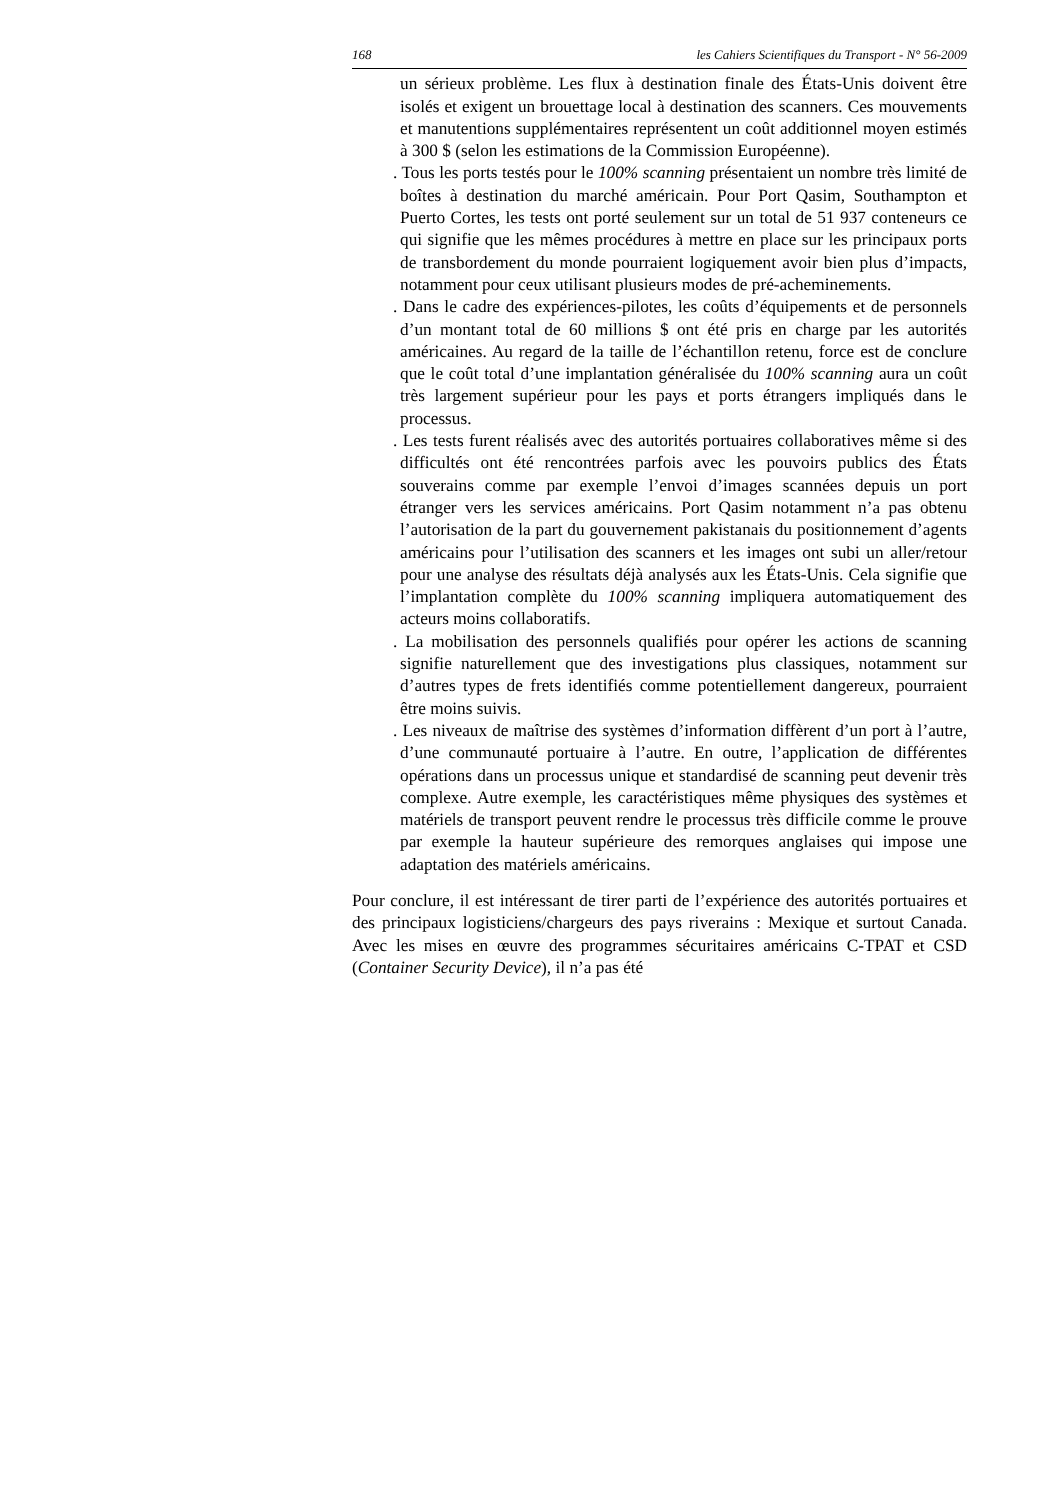168 les Cahiers Scientifiques du Transport - N° 56-2009
un sérieux problème. Les flux à destination finale des États-Unis doivent être isolés et exigent un brouettage local à destination des scanners. Ces mouvements et manutentions supplémentaires représentent un coût additionnel moyen estimés à 300 $ (selon les estimations de la Commission Européenne).
. Tous les ports testés pour le 100% scanning présentaient un nombre très limité de boîtes à destination du marché américain. Pour Port Qasim, Southampton et Puerto Cortes, les tests ont porté seulement sur un total de 51 937 conteneurs ce qui signifie que les mêmes procédures à mettre en place sur les principaux ports de transbordement du monde pourraient logiquement avoir bien plus d’impacts, notamment pour ceux utilisant plusieurs modes de pré-acheminements.
. Dans le cadre des expériences-pilotes, les coûts d’équipements et de personnels d’un montant total de 60 millions $ ont été pris en charge par les autorités américaines. Au regard de la taille de l’échantillon retenu, force est de conclure que le coût total d’une implantation généralisée du 100% scanning aura un coût très largement supérieur pour les pays et ports étrangers impliqués dans le processus.
. Les tests furent réalisés avec des autorités portuaires collaboratives même si des difficultés ont été rencontrées parfois avec les pouvoirs publics des États souverains comme par exemple l’envoi d’images scannées depuis un port étranger vers les services américains. Port Qasim notamment n’a pas obtenu l’autorisation de la part du gouvernement pakistanais du positionnement d’agents américains pour l’utilisation des scanners et les images ont subi un aller/retour pour une analyse des résultats déjà analysés aux les États-Unis. Cela signifie que l’implantation complète du 100% scanning impliquera automatiquement des acteurs moins collaboratifs.
. La mobilisation des personnels qualifiés pour opérer les actions de scanning signifie naturellement que des investigations plus classiques, notamment sur d’autres types de frets identifiés comme potentiellement dangereux, pourraient être moins suivis.
. Les niveaux de maîtrise des systèmes d’information diffèrent d’un port à l’autre, d’une communauté portuaire à l’autre. En outre, l’application de différentes opérations dans un processus unique et standardisé de scanning peut devenir très complexe. Autre exemple, les caractéristiques même physiques des systèmes et matériels de transport peuvent rendre le processus très difficile comme le prouve par exemple la hauteur supérieure des remorques anglaises qui impose une adaptation des matériels américains.
Pour conclure, il est intéressant de tirer parti de l’expérience des autorités portuaires et des principaux logisticiens/chargeurs des pays riverains : Mexique et surtout Canada. Avec les mises en œuvre des programmes sécuritaires américains C-TPAT et CSD (Container Security Device), il n’a pas été